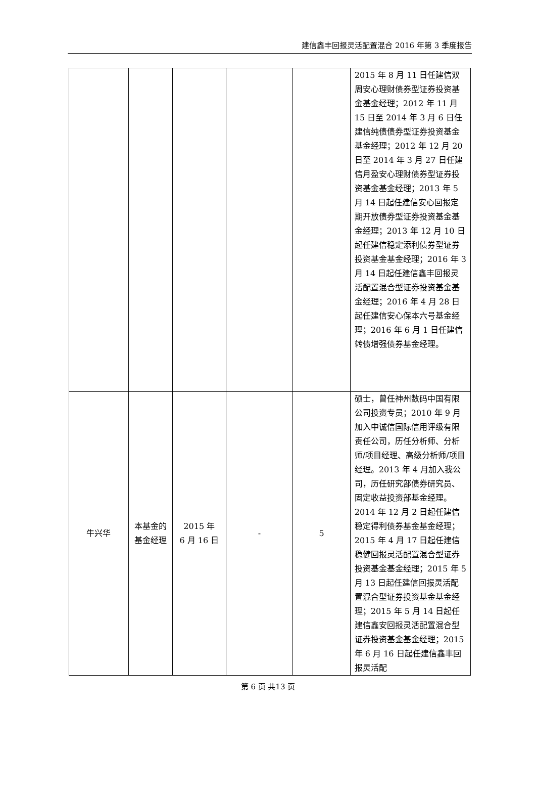建信鑫丰回报灵活配置混合 2016 年第 3 季度报告
| | | | | | 2015 年 8 月 11 日任建信双周安心理财债券型证券投资基金基金经理；2012 年 11 月 15 日至 2014 年 3 月 6 日任建信纯债债券型证券投资基金基金经理；2012 年 12 月 20 日至 2014 年 3 月 27 日任建信月盈安心理财债券型证券投资基金基金经理；2013 年 5 月 14 日起任建信安心回报定期开放债券型证券投资基金基金经理；2013 年 12 月 10 日起任建信稳定添利债券型证券投资基金基金经理；2016 年 3 月 14 日起任建信鑫丰回报灵活配置混合型证券投资基金基金经理；2016 年 4 月 28 日起任建信安心保本六号基金经理；2016 年 6 月 1 日任建信转债增强债券基金经理。 |
| 牛兴华 | 本基金的基金经理 | 2015 年 6 月 16 日 | - | 5 | 硕士，曾任神州数码中国有限公司投资专员；2010 年 9 月加入中诚信国际信用评级有限责任公司，历任分析师、分析师/项目经理、高级分析师/项目经理。2013 年 4 月加入我公司，历任研究部债券研究员、固定收益投资部基金经理。2014 年 12 月 2 日起任建信稳定得利债券基金基金经理；2015 年 4 月 17 日起任建信稳健回报灵活配置混合型证券投资基金基金经理；2015 年 5 月 13 日起任建信回报灵活配置混合型证券投资基金基金经理；2015 年 5 月 14 日起任建信鑫安回报灵活配置混合型证券投资基金基金经理；2015 年 6 月 16 日起任建信鑫丰回报灵活配 |
第 6 页 共13 页